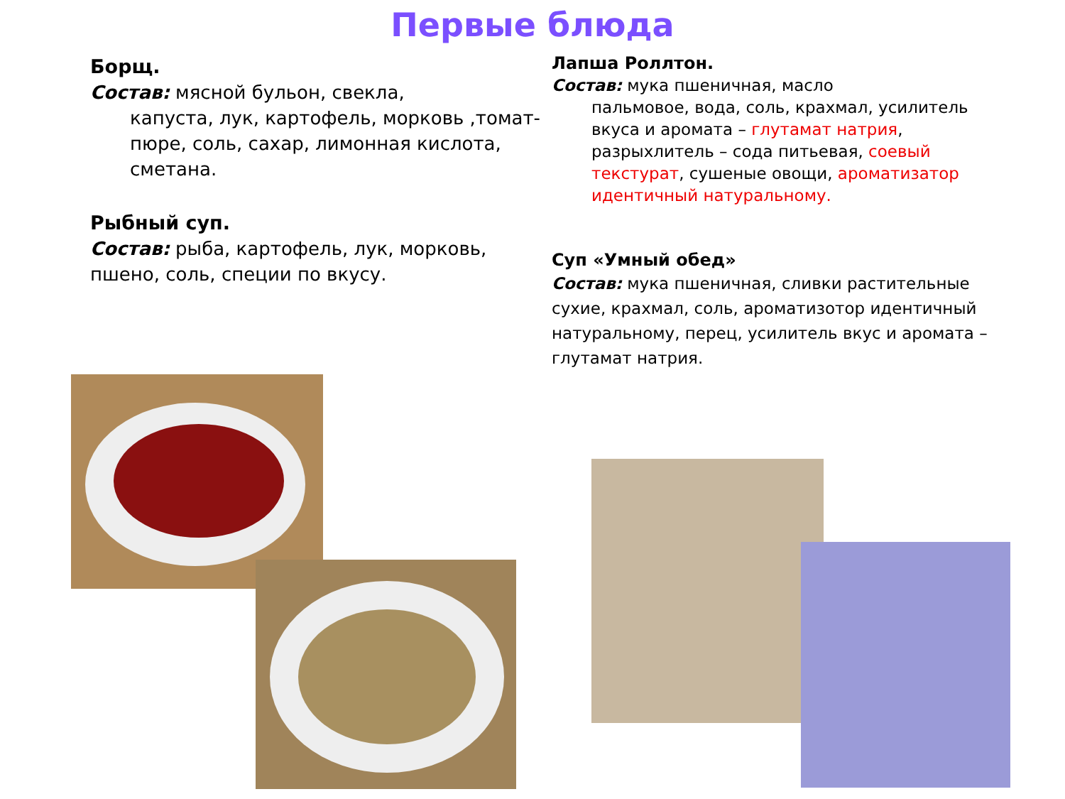Первые блюда
Борщ.
Состав: мясной бульон, свекла,
капуста, лук, картофель, морковь ,томат-пюре, соль, сахар, лимонная кислота, сметана.
Рыбный суп.
Состав: рыба, картофель, лук, морковь, пшено, соль, специи по вкусу.
Лапша Роллтон.
Состав: мука пшеничная, масло
пальмовое, вода, соль, крахмал, усилитель вкуса и аромата – глутамат натрия, разрыхлитель – сода питьевая, соевый текстурат, сушеные овощи, ароматизатор идентичный натуральному.
Суп «Умный обед»
Состав: мука пшеничная, сливки растительные сухие, крахмал, соль, ароматизотор идентичный натуральному, перец, усилитель вкус и аромата – глутамат натрия.